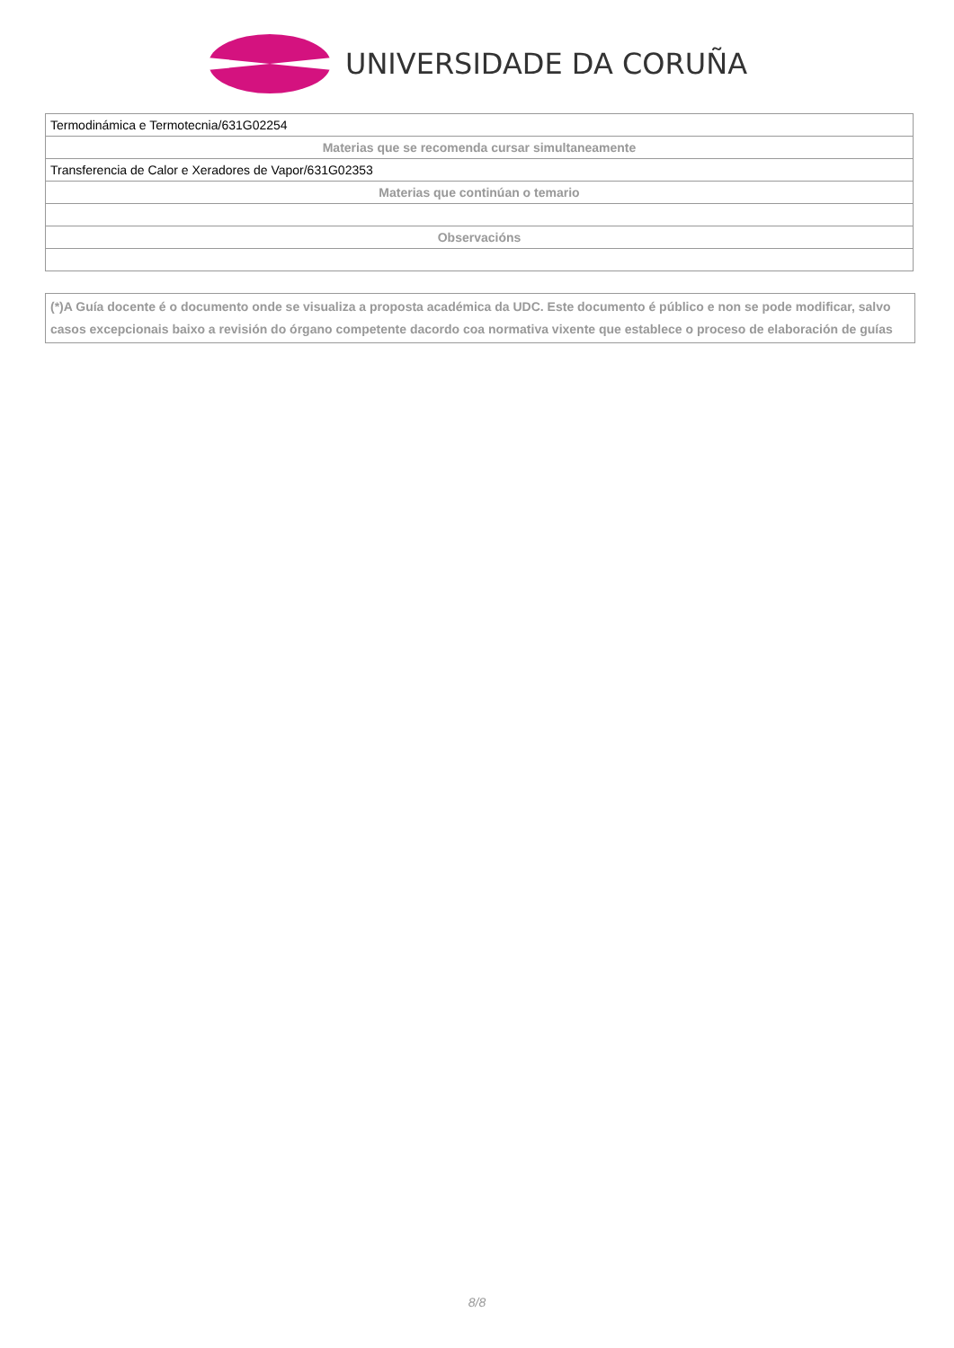UNIVERSIDADE DA CORUÑA
| Termodinámica e Termotecnia/631G02254 |
| Materias que se recomenda cursar simultaneamente |
| Transferencia de Calor e Xeradores de Vapor/631G02353 |
| Materias que continúan o temario |
| Observacións |
(*)A Guía docente é o documento onde se visualiza a proposta académica da UDC. Este documento é público e non se pode modificar, salvo casos excepcionais baixo a revisión do órgano competente dacordo coa normativa vixente que establece o proceso de elaboración de guías
8/8